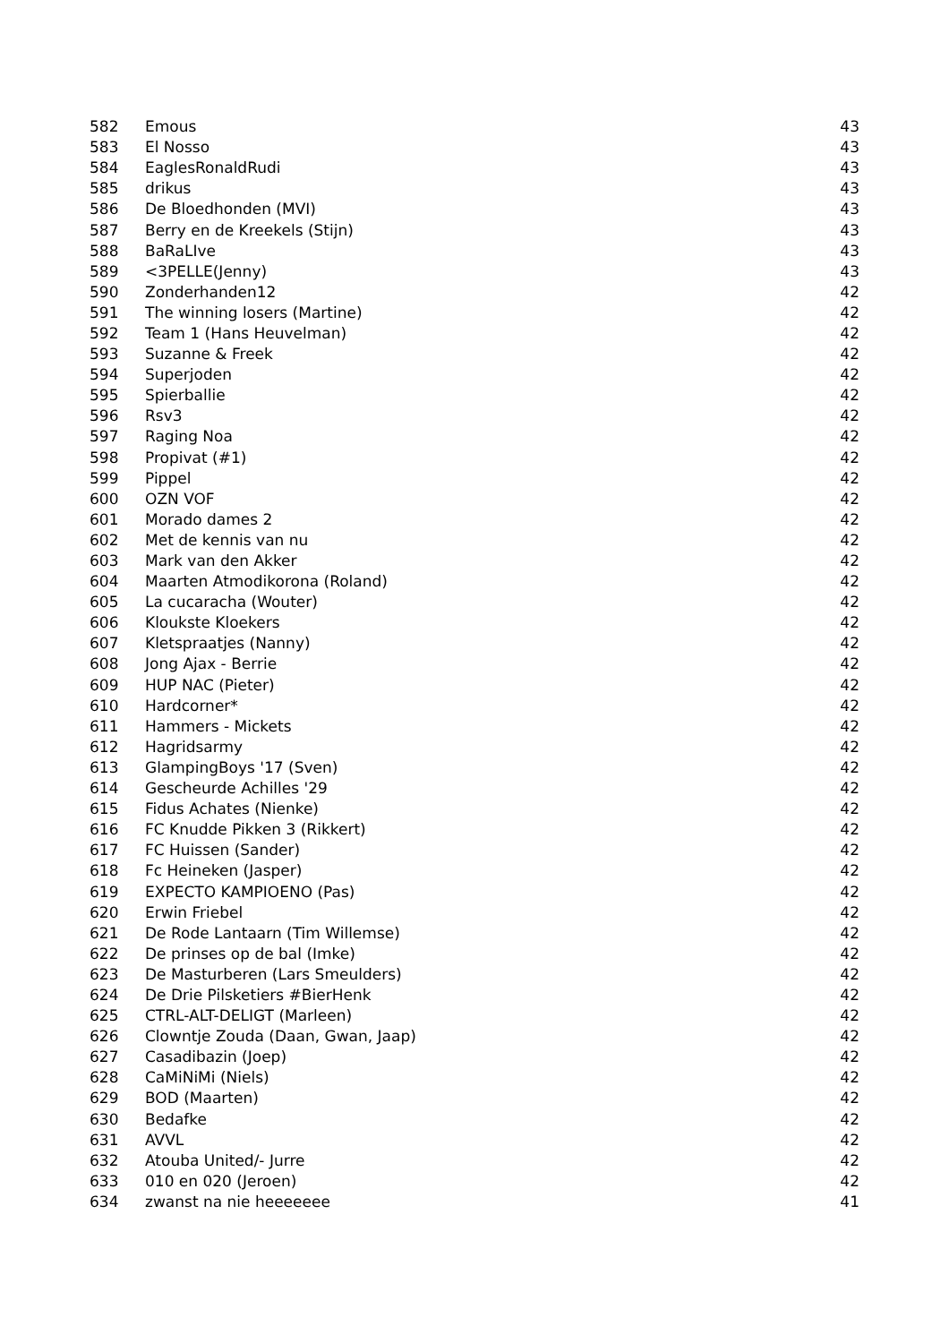| 582 | Emous | 43 |
| 583 | El Nosso | 43 |
| 584 | EaglesRonaldRudi | 43 |
| 585 | drikus | 43 |
| 586 | De Bloedhonden (MVI) | 43 |
| 587 | Berry en de Kreekels (Stijn) | 43 |
| 588 | BaRaLIve | 43 |
| 589 | <3PELLE(Jenny) | 43 |
| 590 | Zonderhanden12 | 42 |
| 591 | The winning losers (Martine) | 42 |
| 592 | Team 1 (Hans Heuvelman) | 42 |
| 593 | Suzanne & Freek | 42 |
| 594 | Superjoden | 42 |
| 595 | Spierballie | 42 |
| 596 | Rsv3 | 42 |
| 597 | Raging Noa | 42 |
| 598 | Propivat (#1) | 42 |
| 599 | Pippel | 42 |
| 600 | OZN VOF | 42 |
| 601 | Morado dames 2 | 42 |
| 602 | Met de kennis van nu | 42 |
| 603 | Mark van den Akker | 42 |
| 604 | Maarten Atmodikorona (Roland) | 42 |
| 605 | La cucaracha (Wouter) | 42 |
| 606 | Kloukste Kloekers | 42 |
| 607 | Kletspraatjes (Nanny) | 42 |
| 608 | Jong Ajax - Berrie | 42 |
| 609 | HUP NAC (Pieter) | 42 |
| 610 | Hardcorner* | 42 |
| 611 | Hammers - Mickets | 42 |
| 612 | Hagridsarmy | 42 |
| 613 | GlampingBoys '17 (Sven) | 42 |
| 614 | Gescheurde Achilles '29 | 42 |
| 615 | Fidus Achates (Nienke) | 42 |
| 616 | FC Knudde Pikken 3 (Rikkert) | 42 |
| 617 | FC Huissen (Sander) | 42 |
| 618 | Fc Heineken (Jasper) | 42 |
| 619 | EXPECTO KAMPIOENO (Pas) | 42 |
| 620 | Erwin Friebel | 42 |
| 621 | De Rode Lantaarn (Tim Willemse) | 42 |
| 622 | De prinses op de bal (Imke) | 42 |
| 623 | De Masturberen (Lars Smeulders) | 42 |
| 624 | De Drie Pilsketiers #BierHenk | 42 |
| 625 | CTRL-ALT-DELIGT (Marleen) | 42 |
| 626 | Clowntje Zouda (Daan, Gwan, Jaap) | 42 |
| 627 | Casadibazin (Joep) | 42 |
| 628 | CaMiNiMi (Niels) | 42 |
| 629 | BOD (Maarten) | 42 |
| 630 | Bedafke | 42 |
| 631 | AVVL | 42 |
| 632 | Atouba United/- Jurre | 42 |
| 633 | 010 en 020 (Jeroen) | 42 |
| 634 | zwanst na nie heeeeeee | 41 |